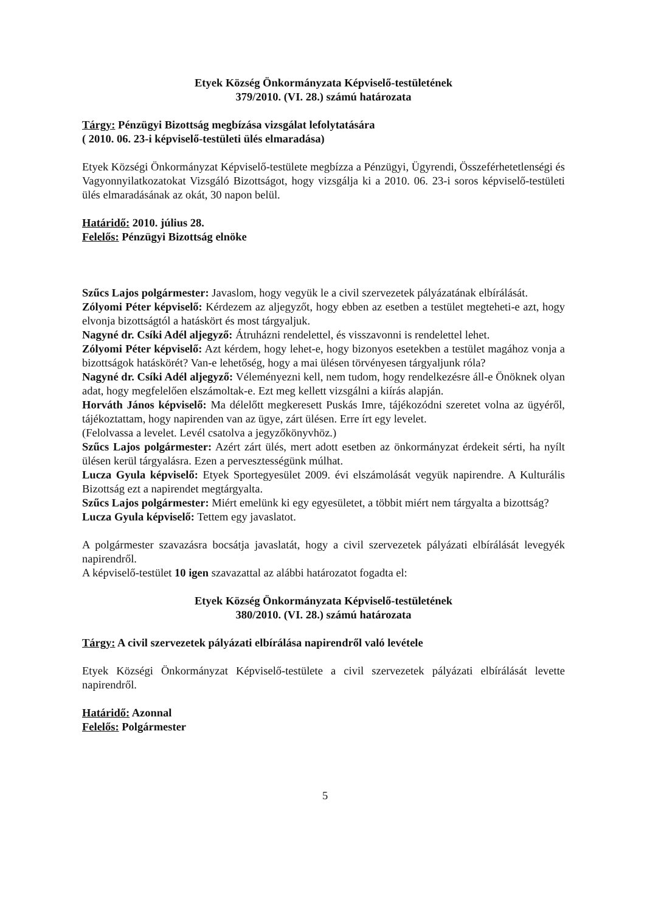Etyek Község Önkormányzata Képviselő-testületének
379/2010. (VI. 28.) számú határozata
Tárgy: Pénzügyi Bizottság megbízása vizsgálat lefolytatására
( 2010. 06. 23-i képviselő-testületi ülés elmaradása)
Etyek Községi Önkormányzat Képviselő-testülete megbízza a Pénzügyi, Ügyrendi, Összeférhetetlenségi és Vagyonnyilatkozatokat Vizsgáló Bizottságot, hogy vizsgálja ki a 2010. 06. 23-i soros képviselő-testületi ülés elmaradásának az okát, 30 napon belül.
Határidő: 2010. július 28.
Felelős: Pénzügyi Bizottság elnöke
Szűcs Lajos polgármester: Javaslom, hogy vegyük le a civil szervezetek pályázatának elbírálását.
Zólyomi Péter képviselő: Kérdezem az aljegyzőt, hogy ebben az esetben a testület megteheti-e azt, hogy elvonja bizottságtól a hatáskört és most tárgyaljuk.
Nagyné dr. Csíki Adél aljegyző: Átruházni rendelettel, és visszavonni is rendelettel lehet.
Zólyomi Péter képviselő: Azt kérdem, hogy lehet-e, hogy bizonyos esetekben a testület magához vonja a bizottságok hatáskörét? Van-e lehetőség, hogy a mai ülésen törvényesen tárgyaljunk róla?
Nagyné dr. Csíki Adél aljegyző: Véleményezni kell, nem tudom, hogy rendelkezésre áll-e Önöknek olyan adat, hogy megfelelően elszámoltak-e. Ezt meg kellett vizsgálni a kiírás alapján.
Horváth János képviselő: Ma délelőtt megkeresett Puskás Imre, tájékozódni szeretet volna az ügyéről, tájékoztattam, hogy napirenden van az ügye, zárt ülésen. Erre írt egy levelet.
(Felolvassa a levelet. Levél csatolva a jegyzőkönyvhöz.)
Szűcs Lajos polgármester: Azért zárt ülés, mert adott esetben az önkormányzat érdekeit sérti, ha nyílt ülésen kerül tárgyalásra. Ezen a pervesztességünk múlhat.
Lucza Gyula képviselő: Etyek Sportegyesület 2009. évi elszámolását vegyük napirendre. A Kulturális Bizottság ezt a napirendet megtárgyalta.
Szűcs Lajos polgármester: Miért emelünk ki egy egyesületet, a többit miért nem tárgyalta a bizottság?
Lucza Gyula képviselő: Tettem egy javaslatot.
A polgármester szavazásra bocsátja javaslatát, hogy a civil szervezetek pályázati elbírálását levegyék napirendről.
A képviselő-testület 10 igen szavazattal az alábbi határozatot fogadta el:
Etyek Község Önkormányzata Képviselő-testületének
380/2010. (VI. 28.) számú határozata
Tárgy: A civil szervezetek pályázati elbírálása napirendről való levétele
Etyek Községi Önkormányzat Képviselő-testülete a civil szervezetek pályázati elbírálását levette napirendről.
Határidő: Azonnal
Felelős: Polgármester
5